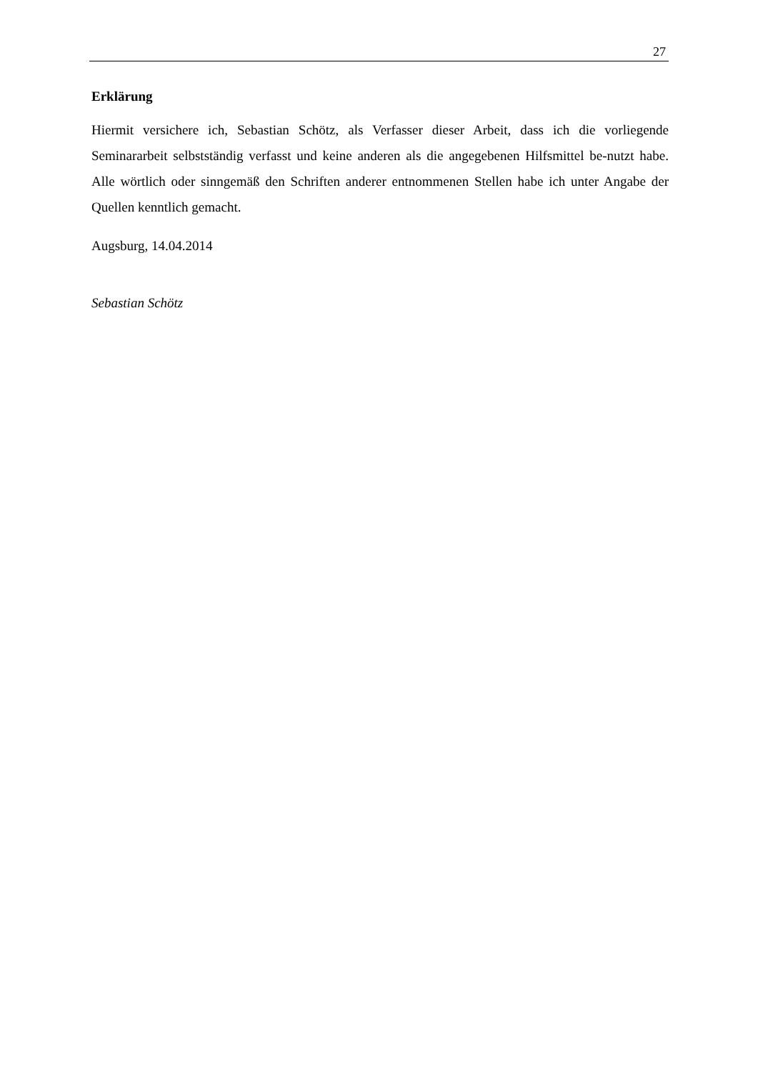27
Erklärung
Hiermit versichere ich, Sebastian Schötz, als Verfasser dieser Arbeit, dass ich die vorliegende Seminararbeit selbstständig verfasst und keine anderen als die angegebenen Hilfsmittel be-nutzt habe. Alle wörtlich oder sinngemäß den Schriften anderer entnommenen Stellen habe ich unter Angabe der Quellen kenntlich gemacht.
Augsburg, 14.04.2014
Sebastian Schötz